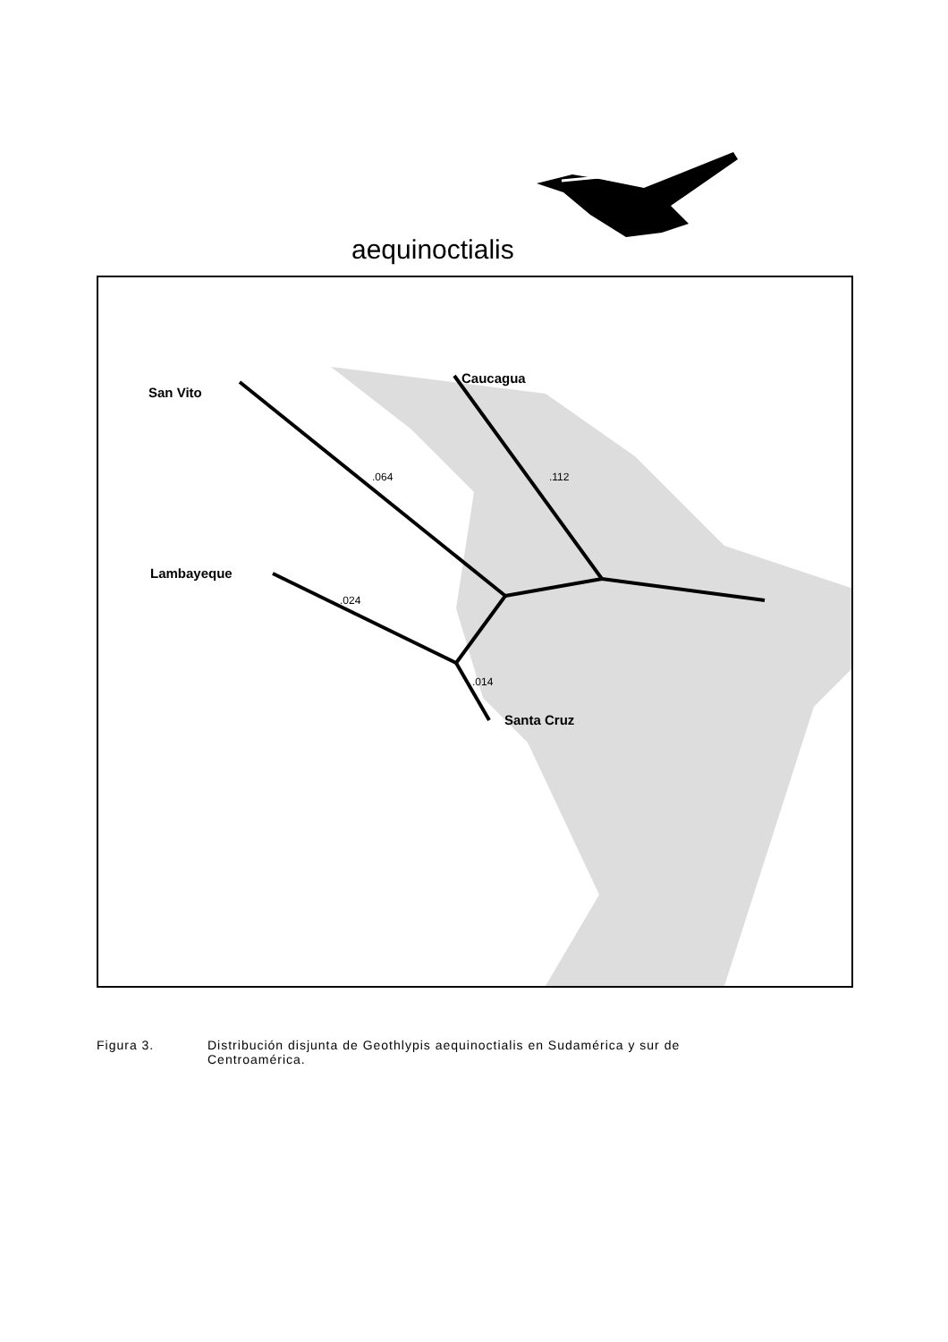aequinoctialis
San Vito
Caucagua
Lambayeque
Santa Cruz
.064 .112
.024
.014
Figura 3. Distribución disjunta de Geothlypis aequinoctialis en Sudamérica y sur de Centroamérica.